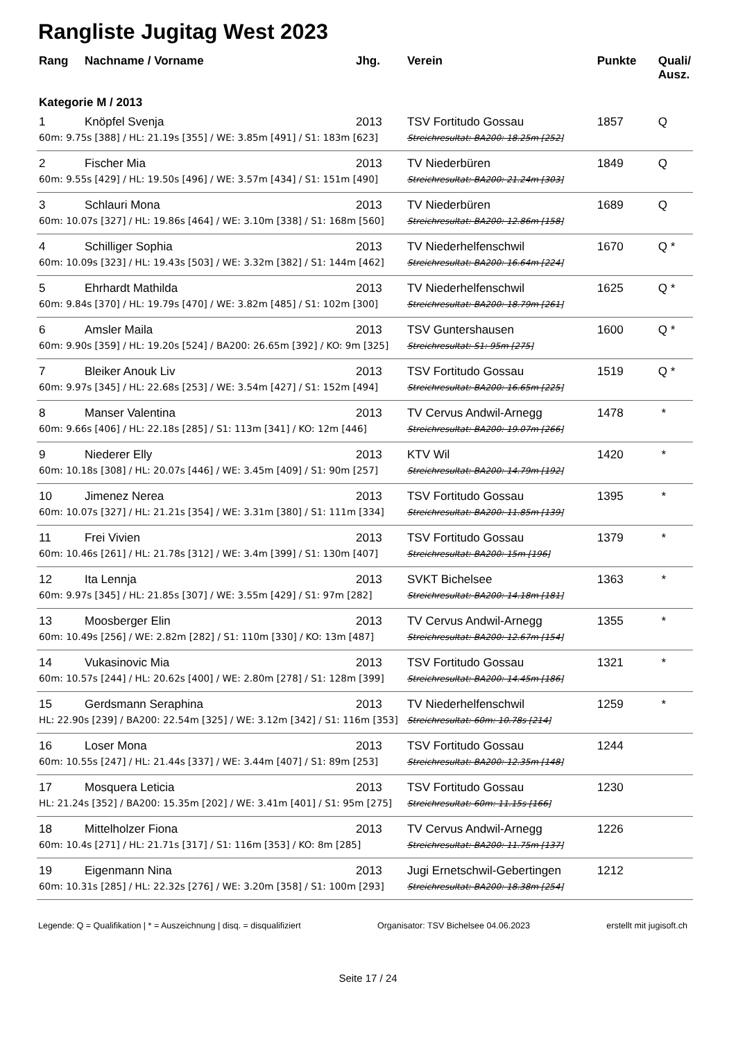Rangliste Jugitag West 2023
| Rang | Nachname / Vorname | Jhg. | Verein | Punkte | Quali/ Ausz. |
| --- | --- | --- | --- | --- | --- |
| Kategorie M / 2013 | | | | | |
| 1 | Knöpfel Svenja | 2013 | TSV Fortitudo Gossau | 1857 | Q |
| 60m: 9.75s [388] / HL: 21.19s [355] / WE: 3.85m [491] / S1: 183m [623] | | | Streichresultat: BA200: 18.25m [252] | | |
| 2 | Fischer Mia | 2013 | TV Niederbüren | 1849 | Q |
| 60m: 9.55s [429] / HL: 19.50s [496] / WE: 3.57m [434] / S1: 151m [490] | | | Streichresultat: BA200: 21.24m [303] | | |
| 3 | Schlauri Mona | 2013 | TV Niederbüren | 1689 | Q |
| 60m: 10.07s [327] / HL: 19.86s [464] / WE: 3.10m [338] / S1: 168m [560] | | | Streichresultat: BA200: 12.86m [158] | | |
| 4 | Schilliger Sophia | 2013 | TV Niederhelfenschwil | 1670 | Q * |
| 60m: 10.09s [323] / HL: 19.43s [503] / WE: 3.32m [382] / S1: 144m [462] | | | Streichresultat: BA200: 16.64m [224] | | |
| 5 | Ehrhardt Mathilda | 2013 | TV Niederhelfenschwil | 1625 | Q * |
| 60m: 9.84s [370] / HL: 19.79s [470] / WE: 3.82m [485] / S1: 102m [300] | | | Streichresultat: BA200: 18.79m [261] | | |
| 6 | Amsler Maila | 2013 | TSV Guntershausen | 1600 | Q * |
| 60m: 9.90s [359] / HL: 19.20s [524] / BA200: 26.65m [392] / KO: 9m [325] | | | Streichresultat: S1: 95m [275] | | |
| 7 | Bleiker Anouk Liv | 2013 | TSV Fortitudo Gossau | 1519 | Q * |
| 60m: 9.97s [345] / HL: 22.68s [253] / WE: 3.54m [427] / S1: 152m [494] | | | Streichresultat: BA200: 16.65m [225] | | |
| 8 | Manser Valentina | 2013 | TV Cervus Andwil-Arnegg | 1478 | * |
| 60m: 9.66s [406] / HL: 22.18s [285] / S1: 113m [341] / KO: 12m [446] | | | Streichresultat: BA200: 19.07m [266] | | |
| 9 | Niederer Elly | 2013 | KTV Wil | 1420 | * |
| 60m: 10.18s [308] / HL: 20.07s [446] / WE: 3.45m [409] / S1: 90m [257] | | | Streichresultat: BA200: 14.79m [192] | | |
| 10 | Jimenez Nerea | 2013 | TSV Fortitudo Gossau | 1395 | * |
| 60m: 10.07s [327] / HL: 21.21s [354] / WE: 3.31m [380] / S1: 111m [334] | | | Streichresultat: BA200: 11.85m [139] | | |
| 11 | Frei Vivien | 2013 | TSV Fortitudo Gossau | 1379 | * |
| 60m: 10.46s [261] / HL: 21.78s [312] / WE: 3.4m [399] / S1: 130m [407] | | | Streichresultat: BA200: 15m [196] | | |
| 12 | Ita Lennja | 2013 | SVKT Bichelsee | 1363 | * |
| 60m: 9.97s [345] / HL: 21.85s [307] / WE: 3.55m [429] / S1: 97m [282] | | | Streichresultat: BA200: 14.18m [181] | | |
| 13 | Moosberger Elin | 2013 | TV Cervus Andwil-Arnegg | 1355 | * |
| 60m: 10.49s [256] / WE: 2.82m [282] / S1: 110m [330] / KO: 13m [487] | | | Streichresultat: BA200: 12.67m [154] | | |
| 14 | Vukasinovic Mia | 2013 | TSV Fortitudo Gossau | 1321 | * |
| 60m: 10.57s [244] / HL: 20.62s [400] / WE: 2.80m [278] / S1: 128m [399] | | | Streichresultat: BA200: 14.45m [186] | | |
| 15 | Gerdsmann Seraphina | 2013 | TV Niederhelfenschwil | 1259 | * |
| HL: 22.90s [239] / BA200: 22.54m [325] / WE: 3.12m [342] / S1: 116m [353] | | | Streichresultat: 60m: 10.78s [214] | | |
| 16 | Loser Mona | 2013 | TSV Fortitudo Gossau | 1244 | |
| 60m: 10.55s [247] / HL: 21.44s [337] / WE: 3.44m [407] / S1: 89m [253] | | | Streichresultat: BA200: 12.35m [148] | | |
| 17 | Mosquera Leticia | 2013 | TSV Fortitudo Gossau | 1230 | |
| HL: 21.24s [352] / BA200: 15.35m [202] / WE: 3.41m [401] / S1: 95m [275] | | | Streichresultat: 60m: 11.15s [166] | | |
| 18 | Mittelholzer Fiona | 2013 | TV Cervus Andwil-Arnegg | 1226 | |
| 60m: 10.4s [271] / HL: 21.71s [317] / S1: 116m [353] / KO: 8m [285] | | | Streichresultat: BA200: 11.75m [137] | | |
| 19 | Eigenmann Nina | 2013 | Jugi Ernetschwil-Gebertingen | 1212 | |
| 60m: 10.31s [285] / HL: 22.32s [276] / WE: 3.20m [358] / S1: 100m [293] | | | Streichresultat: BA200: 18.38m [254] | | |
Legende: Q = Qualifikation | * = Auszeichnung | disq. = disqualifiziert Organisator: TSV Bichelsee 04.06.2023 erstellt mit jugisoft.ch
Seite 17 / 24